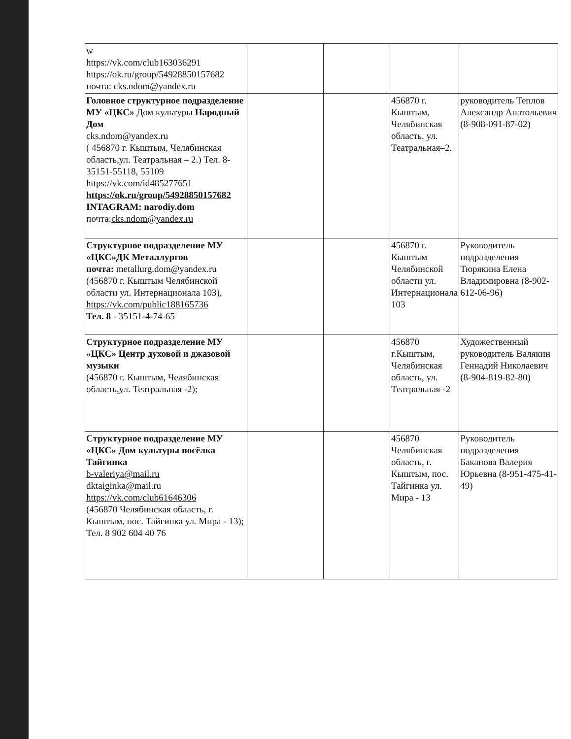| w https://vk.com/club163036291 https://ok.ru/group/54928850157682 почта: cks.ndom@yandex.ru | | | | |
| Головное структурное подразделение МУ «ЦКС» Дом культуры Народный Дом cks.ndom@yandex.ru ( 456870 г. Кыштым, Челябинская область,ул. Театральная – 2.) Тел. 8-35151-55118, 55109 https://vk.com/id485277651 https://ok.ru/group/54928850157682 INTAGRAM: narodiy.dom почта: cks.ndom@yandex.ru | | | 456870 г. Кыштым, Челябинская область, ул. Театральная–2. | руководитель Теплов Александр Анатольевич (8-908-091-87-02) |
| Структурное подразделение МУ «ЦКС»ДК Металлургов почта: metallurg.dom@yandex.ru (456870 г. Кыштым Челябинской области ул. Интернационала 103), https://vk.com/public188165736 Тел. 8 - 35151-4-74-65 | | | 456870 г. Кыштым Челябинской области ул. Интернационала 103 | Руководитель подразделения Тюрякина Елена Владимировна (8-902-612-06-96) |
| Структурное подразделение МУ «ЦКС» Центр духовой и джазовой музыки (456870 г. Кыштым, Челябинская область,ул. Театральная -2); | | | 456870 г.Кыштым, Челябинская область, ул. Театральная -2 | Художественный руководитель Валякин Геннадий Николаевич (8-904-819-82-80) |
| Структурное подразделение МУ «ЦКС» Дом культуры посёлка Тайгинка b-valeriya@mail.ru dktaiginka@mail.ru https://vk.com/club61646306 (456870 Челябинская область, г. Кыштым, пос. Тайгинка ул. Мира - 13); Тел. 8 902 604 40 76 | | | 456870 Челябинская область, г. Кыштым, пос. Тайгинка ул. Мира - 13 | Руководитель подразделения Баканова Валерия Юрьевна (8-951-475-41-49) |